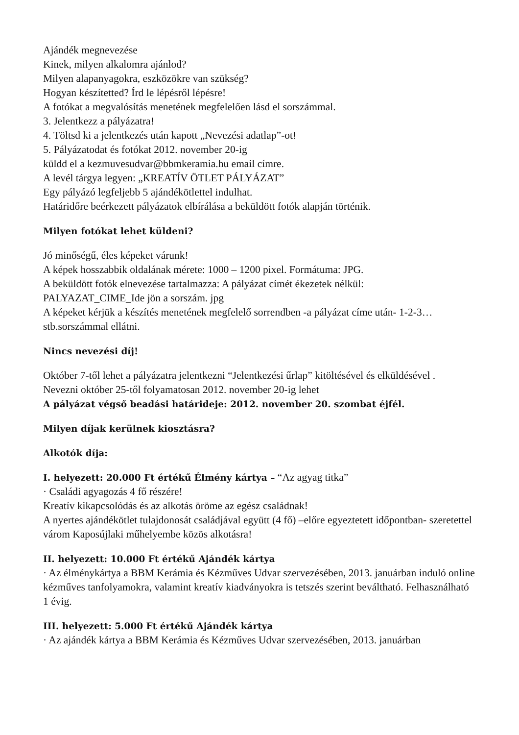Ajándék megnevezése
Kinek, milyen alkalomra ajánlod?
Milyen alapanyagokra, eszközökre van szükség?
Hogyan készítetted? Írd le lépésről lépésre!
A fotókat a megvalósítás menetének megfelelően lásd el sorszámmal.
3. Jelentkezz a pályázatra!
4. Töltsd ki a jelentkezés után kapott „Nevezési adatlap”-ot!
5. Pályázatodat és fotókat 2012. november 20-ig
küldd el a kezmuvesudvar@bbmkeramia.hu email címre.
A levél tárgya legyen: „KREATÍV ÖTLET PÁLYÁZAT”
Egy pályázó legfeljebb 5 ajándékötlettel indulhat.
Határidőre beérkezett pályázatok elbírálása a beküldött fotók alapján történik.
Milyen fotókat lehet küldeni?
Jó minőségű, éles képeket várunk!
A képek hosszabbik oldalának mérete: 1000 – 1200 pixel. Formátuma: JPG.
A beküldött fotók elnevezése tartalmazza: A pályázat címét ékezetek nélkül:
PALYAZAT_CIME_Ide jön a sorszám. jpg
A képeket kérjük a készítés menetének megfelelő sorrendben -a pályázat címe után- 1-2-3… stb.sorszámmal ellátni.
Nincs nevezési díj!
Október 7-től lehet a pályázatra jelentkezni “Jelentkezési űrlap” kitöltésével és elküldésével .
Nevezni október 25-től folyamatosan 2012. november 20-ig lehet
A pályázat végső beadási határideje: 2012. november 20. szombat éjfél.
Milyen díjak kerülnek kiosztásra?
Alkotók díja:
I. helyezett: 20.000 Ft értékű Élmény kártya – “Az agyag titka”
· Családi agyagozás 4 fő részére!
Kreatív kikapcsolódás és az alkotás öröme az egész családnak!
A nyertes ajándékötlet tulajdonosát családjával együtt (4 fő) –előre egyeztetett időpontban- szeretettel várom Kaposújlaki műhelyembe közös alkotásra!
II. helyezett: 10.000 Ft értékű Ajándék kártya
· Az élménykártya a BBM Kerámia és Kézműves Udvar szervezésében, 2013. januárban induló online kézműves tanfolyamokra, valamint kreatív kiadványokra is tetszés szerint beváltható. Felhasználható 1 évig.
III. helyezett: 5.000 Ft értékű Ajándék kártya
· Az ajándék kártya a BBM Kerámia és Kézműves Udvar szervezésében, 2013. januárban